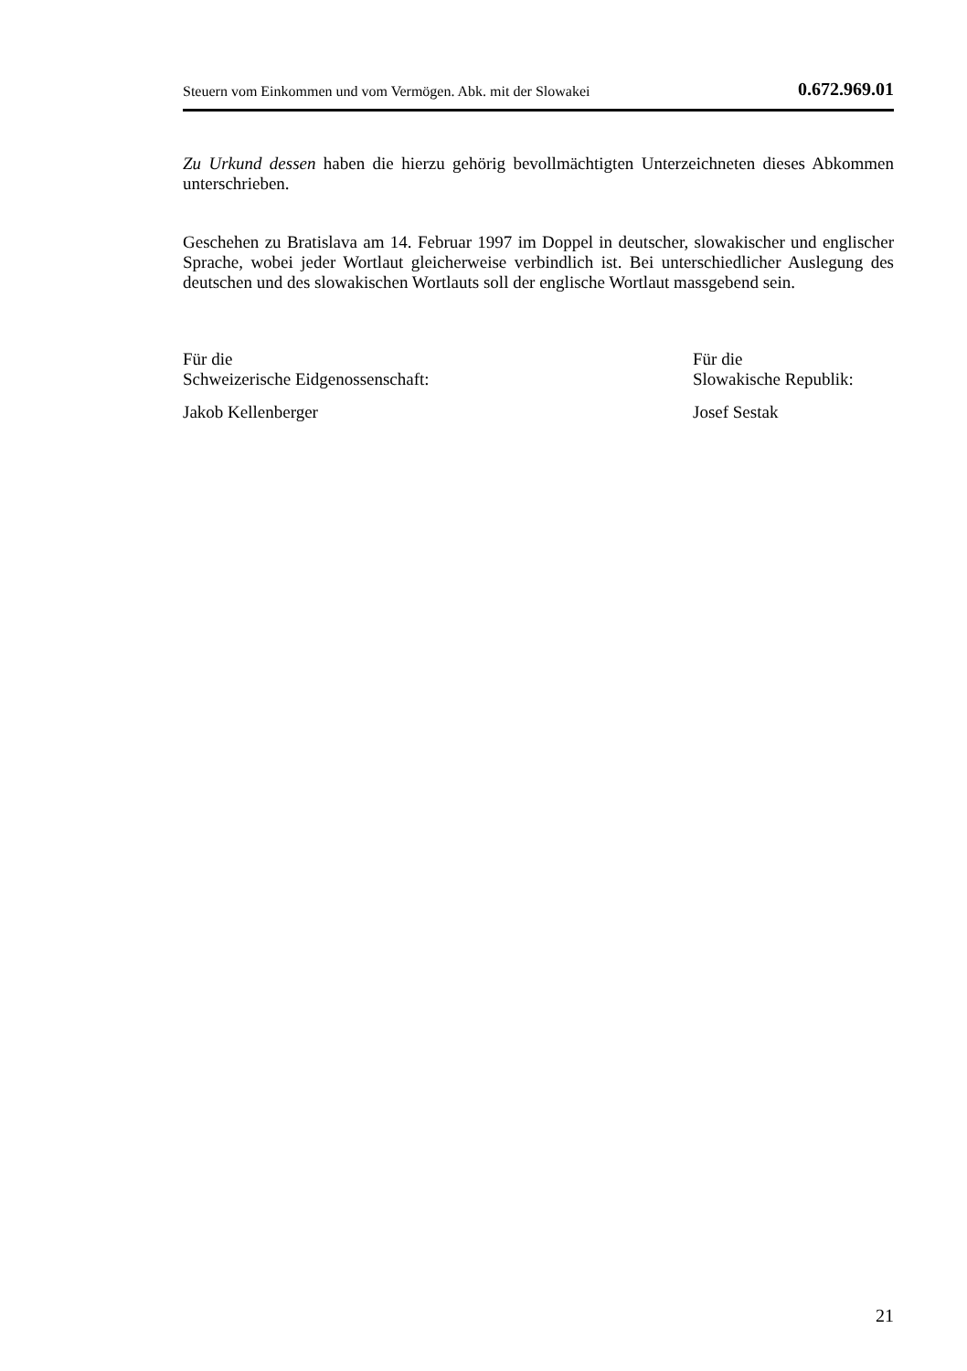Steuern vom Einkommen und vom Vermögen. Abk. mit der Slowakei 0.672.969.01
Zu Urkund dessen haben die hierzu gehörig bevollmächtigten Unterzeichneten dieses Abkommen unterschrieben.
Geschehen zu Bratislava am 14. Februar 1997 im Doppel in deutscher, slowakischer und englischer Sprache, wobei jeder Wortlaut gleicherweise verbindlich ist. Bei unterschiedlicher Auslegung des deutschen und des slowakischen Wortlauts soll der englische Wortlaut massgebend sein.
Für die
Schweizerische Eidgenossenschaft:
Jakob Kellenberger
Für die
Slowakische Republik:
Josef Sestak
21